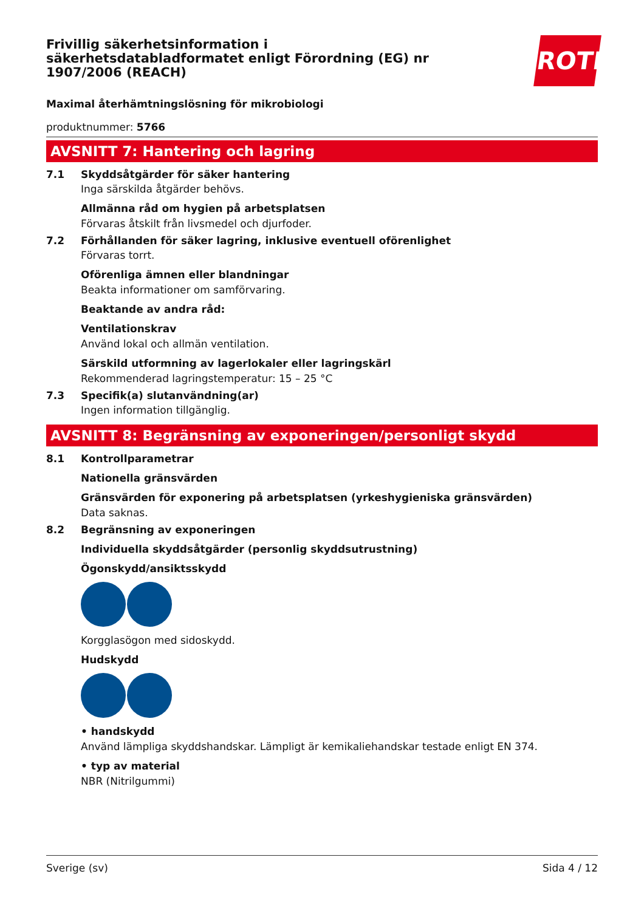Frivillig säkerhetsinformation i säkerhetsdatabladformatet enligt Förordning (EG) nr 1907/2006 (REACH)
Maximal återhämtningslösning för mikrobiologi
produktnummer: 5766
AVSNITT 7: Hantering och lagring
7.1 Skyddsåtgärder för säker hantering
Inga särskilda åtgärder behövs.
Allmänna råd om hygien på arbetsplatsen
Förvaras åtskilt från livsmedel och djurfoder.
7.2 Förhållanden för säker lagring, inklusive eventuell oförenlighet
Förvaras torrt.
Oförenliga ämnen eller blandningar
Beakta informationer om samförvaring.
Beaktande av andra råd:
Ventilationskrav
Använd lokal och allmän ventilation.
Särskild utformning av lagerlokaler eller lagringskärl
Rekommenderad lagringstemperatur: 15 – 25 °C
7.3 Specifik(a) slutanvändning(ar)
Ingen information tillgänglig.
AVSNITT 8: Begränsning av exponeringen/personligt skydd
8.1 Kontrollparametrar
Nationella gränsvärden
Gränsvärden för exponering på arbetsplatsen (yrkeshygieniska gränsvärden)
Data saknas.
8.2 Begränsning av exponeringen
Individuella skyddsåtgärder (personlig skyddsutrustning)
Ögonskydd/ansiktsskydd
Korgglasögon med sidoskydd.
Hudskydd
• handskydd
Använd lämpliga skyddshandskar. Lämpligt är kemikaliehandskar testade enligt EN 374.
• typ av material
NBR (Nitrilgummi)
ROTH
Sverige (sv) Sida 4 / 12